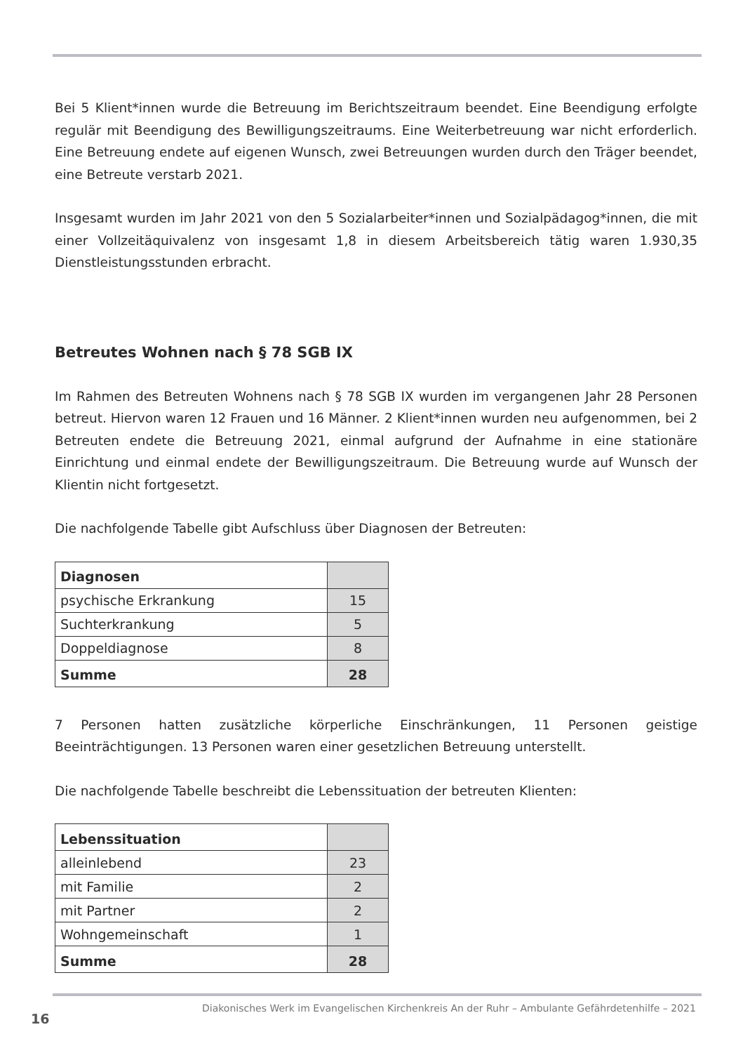Bei 5 Klient*innen wurde die Betreuung im Berichtszeitraum beendet. Eine Beendigung erfolgte regulär mit Beendigung des Bewilligungszeitraums. Eine Weiterbetreuung war nicht erforderlich. Eine Betreuung endete auf eigenen Wunsch, zwei Betreuungen wurden durch den Träger beendet, eine Betreute verstarb 2021.
Insgesamt wurden im Jahr 2021 von den 5 Sozialarbeiter*innen und Sozialpädagog*innen, die mit einer Vollzeitäquivalenz von insgesamt 1,8 in diesem Arbeitsbereich tätig waren 1.930,35 Dienstleistungsstunden erbracht.
Betreutes Wohnen nach § 78 SGB IX
Im Rahmen des Betreuten Wohnens nach § 78 SGB IX wurden im vergangenen Jahr 28 Personen betreut. Hiervon waren 12 Frauen und 16 Männer. 2 Klient*innen wurden neu aufgenommen, bei 2 Betreuten endete die Betreuung 2021, einmal aufgrund der Aufnahme in eine stationäre Einrichtung und einmal endete der Bewilligungszeitraum. Die Betreuung wurde auf Wunsch der Klientin nicht fortgesetzt.
Die nachfolgende Tabelle gibt Aufschluss über Diagnosen der Betreuten:
| Diagnosen | |
| --- | --- |
| psychische Erkrankung | 15 |
| Suchterkrankung | 5 |
| Doppeldiagnose | 8 |
| Summe | 28 |
7 Personen hatten zusätzliche körperliche Einschränkungen, 11 Personen geistige Beeinträchtigungen. 13 Personen waren einer gesetzlichen Betreuung unterstellt.
Die nachfolgende Tabelle beschreibt die Lebenssituation der betreuten Klienten:
| Lebenssituation | |
| --- | --- |
| alleinlebend | 23 |
| mit Familie | 2 |
| mit Partner | 2 |
| Wohngemeinschaft | 1 |
| Summe | 28 |
Diakonisches Werk im Evangelischen Kirchenkreis An der Ruhr – Ambulante Gefährdetenhilfe – 2021
16